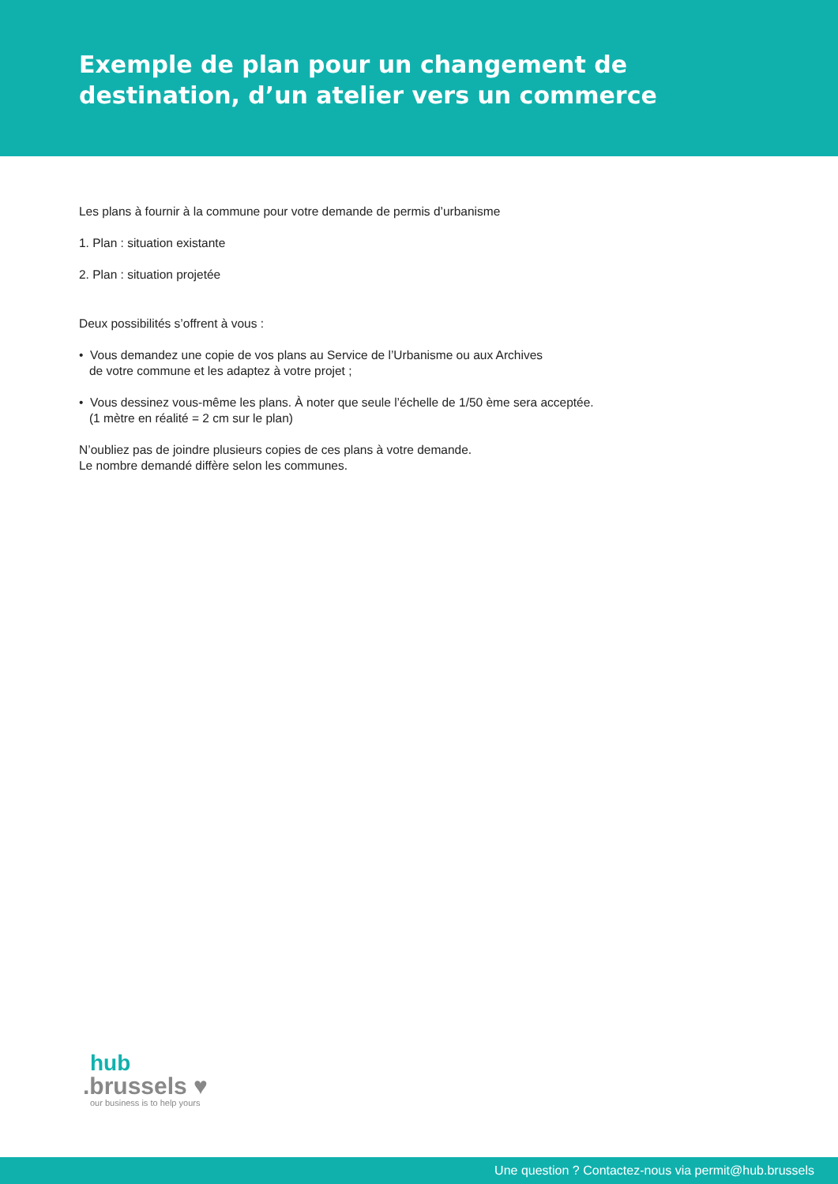Exemple de plan pour un changement de destination, d’un atelier vers un commerce
Les plans à fournir à la commune pour votre demande de permis d’urbanisme
1. Plan : situation existante
2. Plan : situation projetée
Deux possibilités s’offrent à vous :
• Vous demandez une copie de vos plans au Service de l’Urbanisme ou aux Archives
de votre commune et les adaptez à votre projet ;
• Vous dessinez vous-même les plans. À noter que seule l’échelle de 1/50 ème sera acceptée.
(1 mètre en réalité = 2 cm sur le plan)
N’oubliez pas de joindre plusieurs copies de ces plans à votre demande.
Le nombre demandé diffère selon les communes.
hub
.brussels ♥
our business is to help yours
Une question ? Contactez-nous via permit@hub.brussels